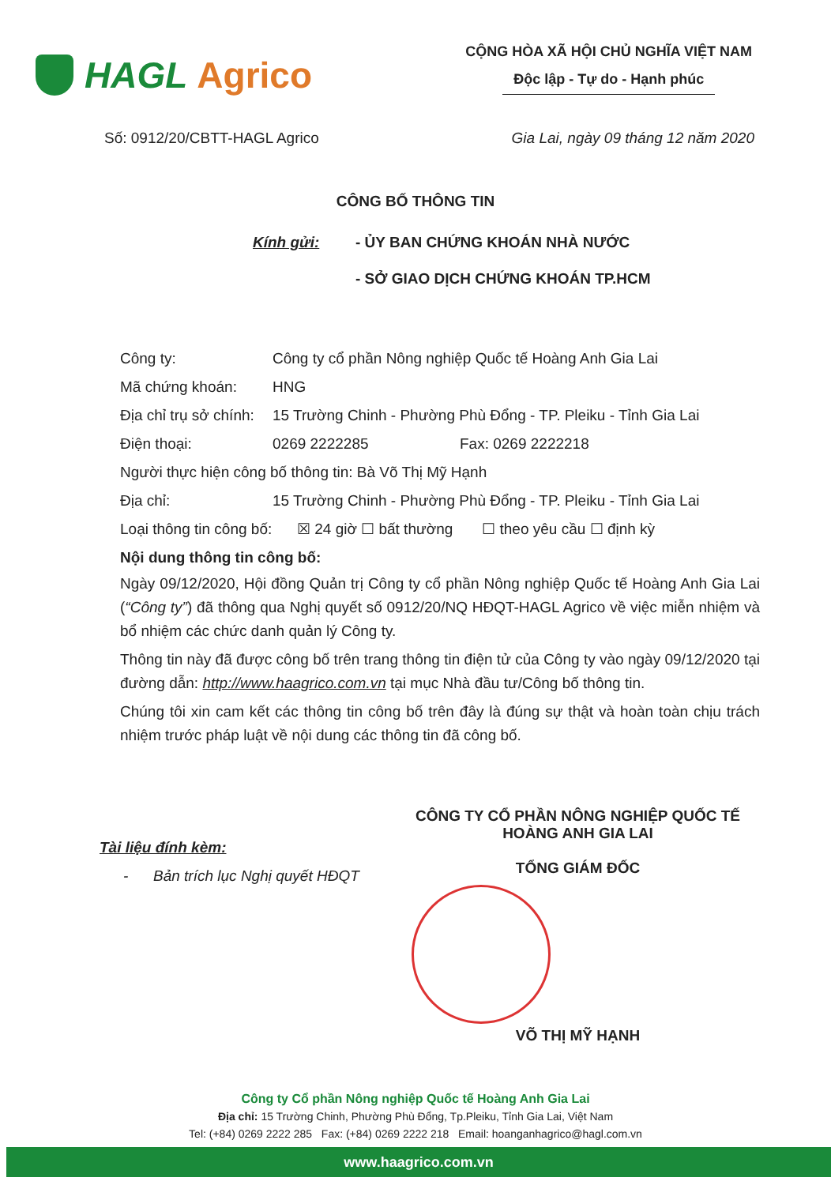HAGL Agrico
CỘNG HÒA XÃ HỘI CHỦ NGHĨA VIỆT NAM
Độc lập - Tự do - Hạnh phúc
Số: 0912/20/CBTT-HAGL Agrico Gia Lai, ngày 09 tháng 12 năm 2020
CÔNG BỐ THÔNG TIN
Kính gửi: - ỦY BAN CHỨNG KHOÁN NHÀ NƯỚC
- SỞ GIAO DỊCH CHỨNG KHOÁN TP.HCM
Công ty: Công ty cổ phần Nông nghiệp Quốc tế Hoàng Anh Gia Lai
Mã chứng khoán: HNG
Địa chỉ trụ sở chính: 15 Trường Chinh - Phường Phù Đổng - TP. Pleiku - Tỉnh Gia Lai
Điện thoại: 0269 2222285 Fax: 0269 2222218
Người thực hiện công bố thông tin: Bà Võ Thị Mỹ Hạnh
Địa chỉ: 15 Trường Chinh - Phường Phù Đổng - TP. Pleiku - Tỉnh Gia Lai
Loại thông tin công bố: ☒ 24 giờ ☐ bất thường ☐ theo yêu cầu ☐ định kỳ
Nội dung thông tin công bố:
Ngày 09/12/2020, Hội đồng Quản trị Công ty cổ phần Nông nghiệp Quốc tế Hoàng Anh Gia Lai (“Công ty”) đã thông qua Nghị quyết số 0912/20/NQ HĐQT-HAGL Agrico về việc miễn nhiệm và bổ nhiệm các chức danh quản lý Công ty.
Thông tin này đã được công bố trên trang thông tin điện tử của Công ty vào ngày 09/12/2020 tại đường dẫn: http://www.haagrico.com.vn tại mục Nhà đầu tư/Công bố thông tin.
Chúng tôi xin cam kết các thông tin công bố trên đây là đúng sự thật và hoàn toàn chịu trách nhiệm trước pháp luật về nội dung các thông tin đã công bố.
Tài liệu đính kèm:
- Bản trích lục Nghị quyết HĐQT
CÔNG TY CỔ PHẦN NÔNG NGHIỆP QUỐC TẾ
HOÀNG ANH GIA LAI
TỔNG GIÁM ĐỐC
VÕ THỊ MỸ HẠNH
Công ty Cổ phần Nông nghiệp Quốc tế Hoàng Anh Gia Lai
Địa chỉ: 15 Trường Chinh, Phường Phù Đổng, Tp.Pleiku, Tỉnh Gia Lai, Việt Nam
Tel: (+84) 0269 2222 285 Fax: (+84) 0269 2222 218 Email: hoanganhagrico@hagl.com.vn
www.haagrico.com.vn